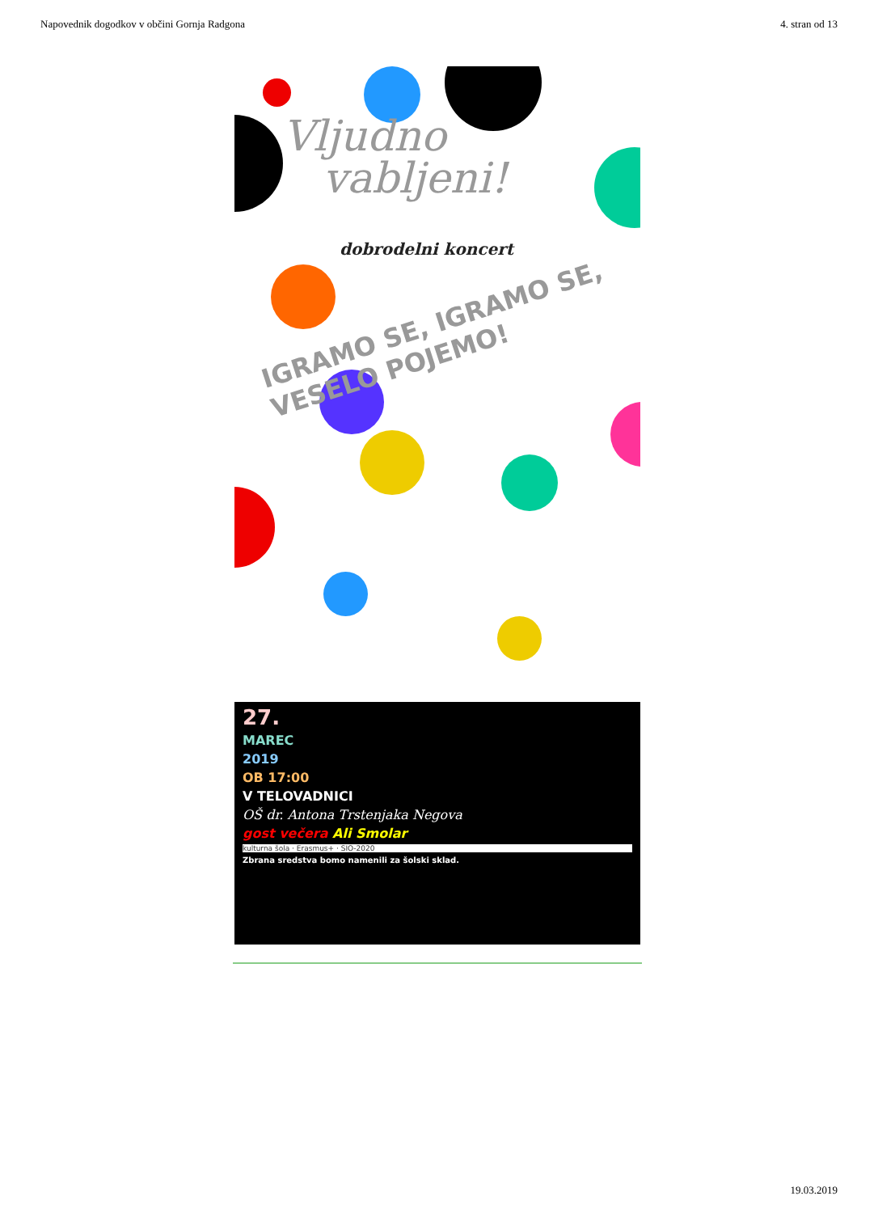Napovednik dogodkov v občini Gornja Radgona 4. stran od 13
Vljudno
vabljeni!
dobrodelni koncert
IGRAMO SE, IGRAMO SE,
VESELO POJEMO!
27.
MAREC
2019
OB 17:00
V TELOVADNICI
OŠ dr. Antona Trstenjaka Negova
gost večera Ali Smolar
kulturna šola · Erasmus+ · SIO-2020
Zbrana sredstva bomo namenili za šolski sklad.
19.03.2019